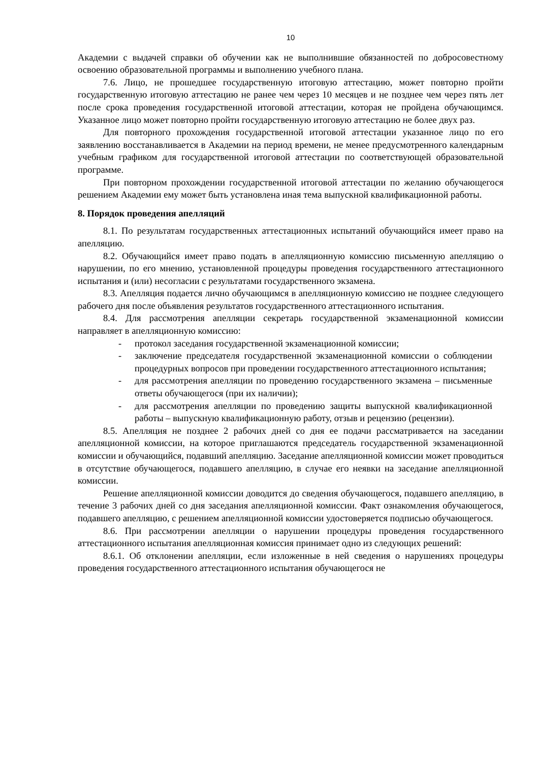10
Академии с выдачей справки об обучении как не выполнившие обязанностей по добросовестному освоению образовательной программы и выполнению учебного плана.
7.6. Лицо, не прошедшее государственную итоговую аттестацию, может повторно пройти государственную итоговую аттестацию не ранее чем через 10 месяцев и не позднее чем через пять лет после срока проведения государственной итоговой аттестации, которая не пройдена обучающимся. Указанное лицо может повторно пройти государственную итоговую аттестацию не более двух раз.
Для повторного прохождения государственной итоговой аттестации указанное лицо по его заявлению восстанавливается в Академии на период времени, не менее предусмотренного календарным учебным графиком для государственной итоговой аттестации по соответствующей образовательной программе.
При повторном прохождении государственной итоговой аттестации по желанию обучающегося решением Академии ему может быть установлена иная тема выпускной квалификационной работы.
8. Порядок проведения апелляций
8.1. По результатам государственных аттестационных испытаний обучающийся имеет право на апелляцию.
8.2. Обучающийся имеет право подать в апелляционную комиссию письменную апелляцию о нарушении, по его мнению, установленной процедуры проведения государственного аттестационного испытания и (или) несогласии с результатами государственного экзамена.
8.3. Апелляция подается лично обучающимся в апелляционную комиссию не позднее следующего рабочего дня после объявления результатов государственного аттестационного испытания.
8.4. Для рассмотрения апелляции секретарь государственной экзаменационной комиссии направляет в апелляционную комиссию:
- протокол заседания государственной экзаменационной комиссии;
- заключение председателя государственной экзаменационной комиссии о соблюдении процедурных вопросов при проведении государственного аттестационного испытания;
- для рассмотрения апелляции по проведению государственного экзамена – письменные ответы обучающегося (при их наличии);
- для рассмотрения апелляции по проведению защиты выпускной квалификационной работы – выпускную квалификационную работу, отзыв и рецензию (рецензии).
8.5. Апелляция не позднее 2 рабочих дней со дня ее подачи рассматривается на заседании апелляционной комиссии, на которое приглашаются председатель государственной экзаменационной комиссии и обучающийся, подавший апелляцию. Заседание апелляционной комиссии может проводиться в отсутствие обучающегося, подавшего апелляцию, в случае его неявки на заседание апелляционной комиссии.
Решение апелляционной комиссии доводится до сведения обучающегося, подавшего апелляцию, в течение 3 рабочих дней со дня заседания апелляционной комиссии. Факт ознакомления обучающегося, подавшего апелляцию, с решением апелляционной комиссии удостоверяется подписью обучающегося.
8.6. При рассмотрении апелляции о нарушении процедуры проведения государственного аттестационного испытания апелляционная комиссия принимает одно из следующих решений:
8.6.1. Об отклонении апелляции, если изложенные в ней сведения о нарушениях процедуры проведения государственного аттестационного испытания обучающегося не